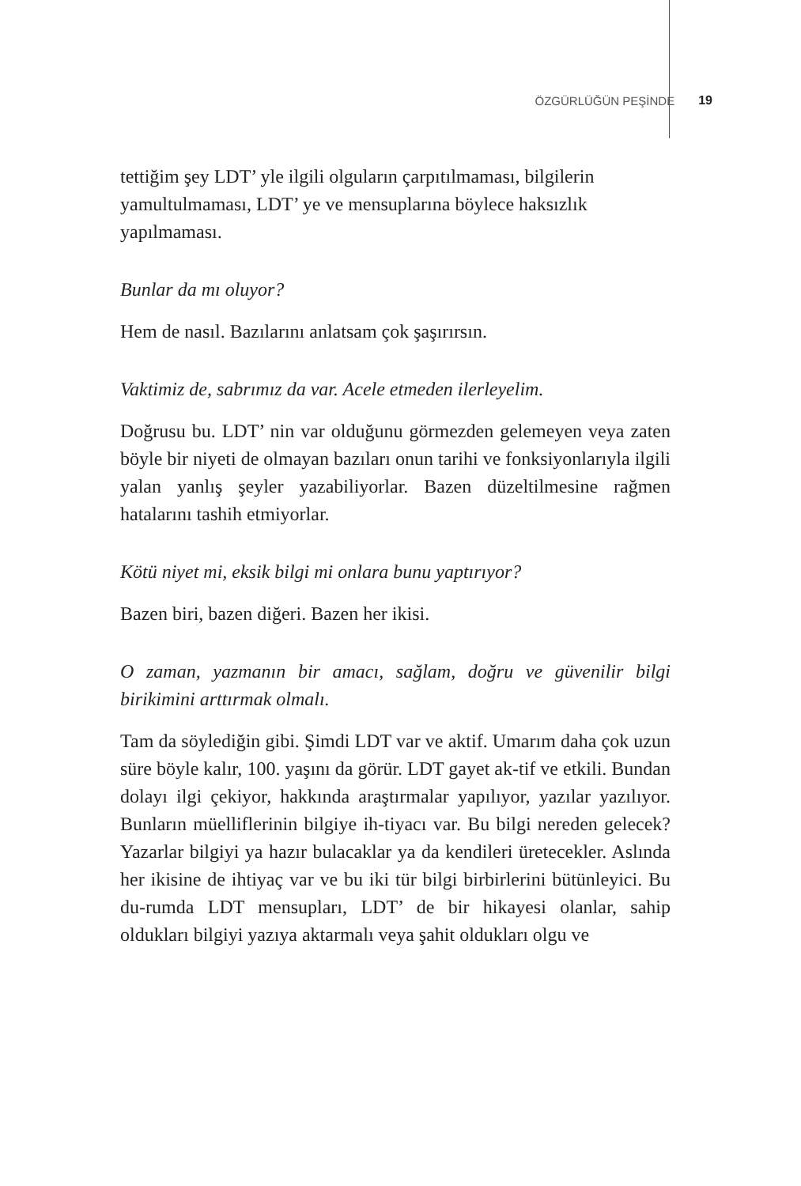ÖZGÜRLÜĞÜN PEŞİNDE 19
tettiğim şey LDT’ yle ilgili olguların çarpıtılmaması, bilgilerin yamultulmaması, LDT’ ye ve mensuplarına böylece haksızlık yapılmaması.
Bunlar da mı oluyor?
Hem de nasıl. Bazılarını anlatsam çok şaşırırsın.
Vaktimiz de, sabrımız da var. Acele etmeden ilerleyelim.
Doğrusu bu. LDT’ nin var olduğunu görmezden gelemeyen veya zaten böyle bir niyeti de olmayan bazıları onun tarihi ve fonksiyonlarıyla ilgili yalan yanlış şeyler yazabiliyorlar. Bazen düzeltilmesine rağmen hatalarını tashih etmiyorlar.
Kötü niyet mi, eksik bilgi mi onlara bunu yaptırıyor?
Bazen biri, bazen diğeri. Bazen her ikisi.
O zaman, yazmanın bir amacı, sağlam, doğru ve güvenilir bilgi birikimini arttırmak olmalı.
Tam da söylediğin gibi. Şimdi LDT var ve aktif. Umarım daha çok uzun süre böyle kalır, 100. yaşını da görür. LDT gayet ak-tif ve etkili. Bundan dolayı ilgi çekiyor, hakkında araştırmalar yapılıyor, yazılar yazılıyor. Bunların müelliflerinin bilgiye ih-tiyacı var. Bu bilgi nereden gelecek? Yazarlar bilgiyi ya hazır bulacaklar ya da kendileri üretecekler. Aslında her ikisine de ihtiyaç var ve bu iki tür bilgi birbirlerini bütünleyici. Bu du-rumda LDT mensupları, LDT’ de bir hikayesi olanlar, sahip oldukları bilgiyi yazıya aktarmalı veya şahit oldukları olgu ve